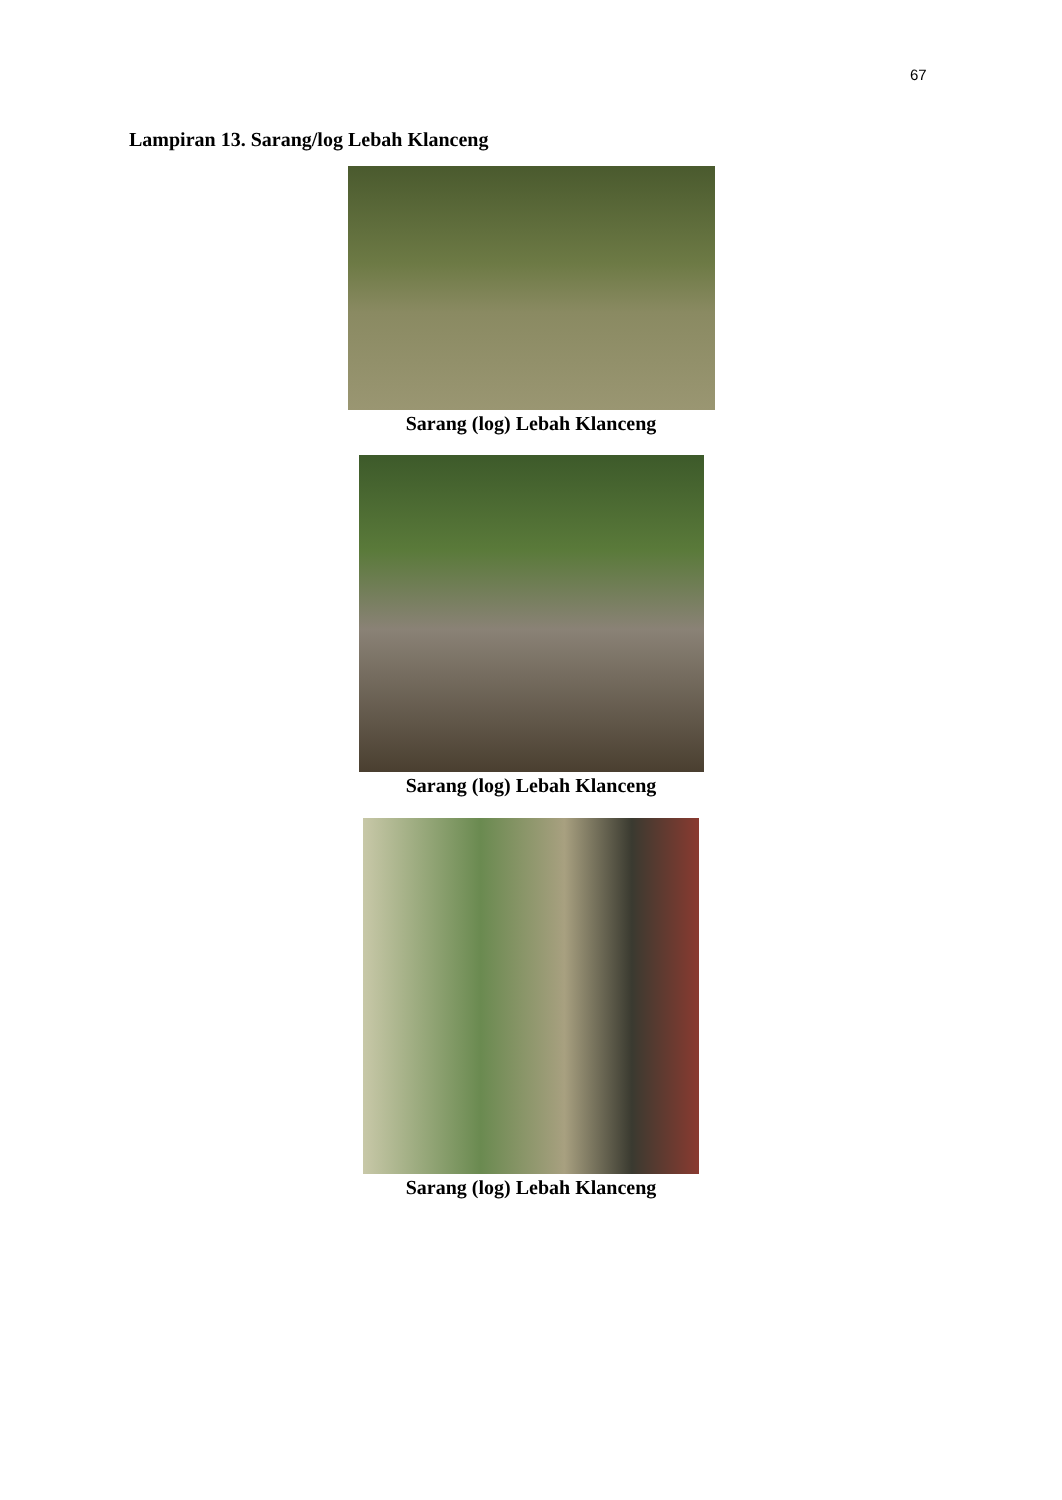67
Lampiran 13. Sarang/log Lebah Klanceng
Sarang (log) Lebah Klanceng
Sarang (log) Lebah Klanceng
Sarang (log) Lebah Klanceng